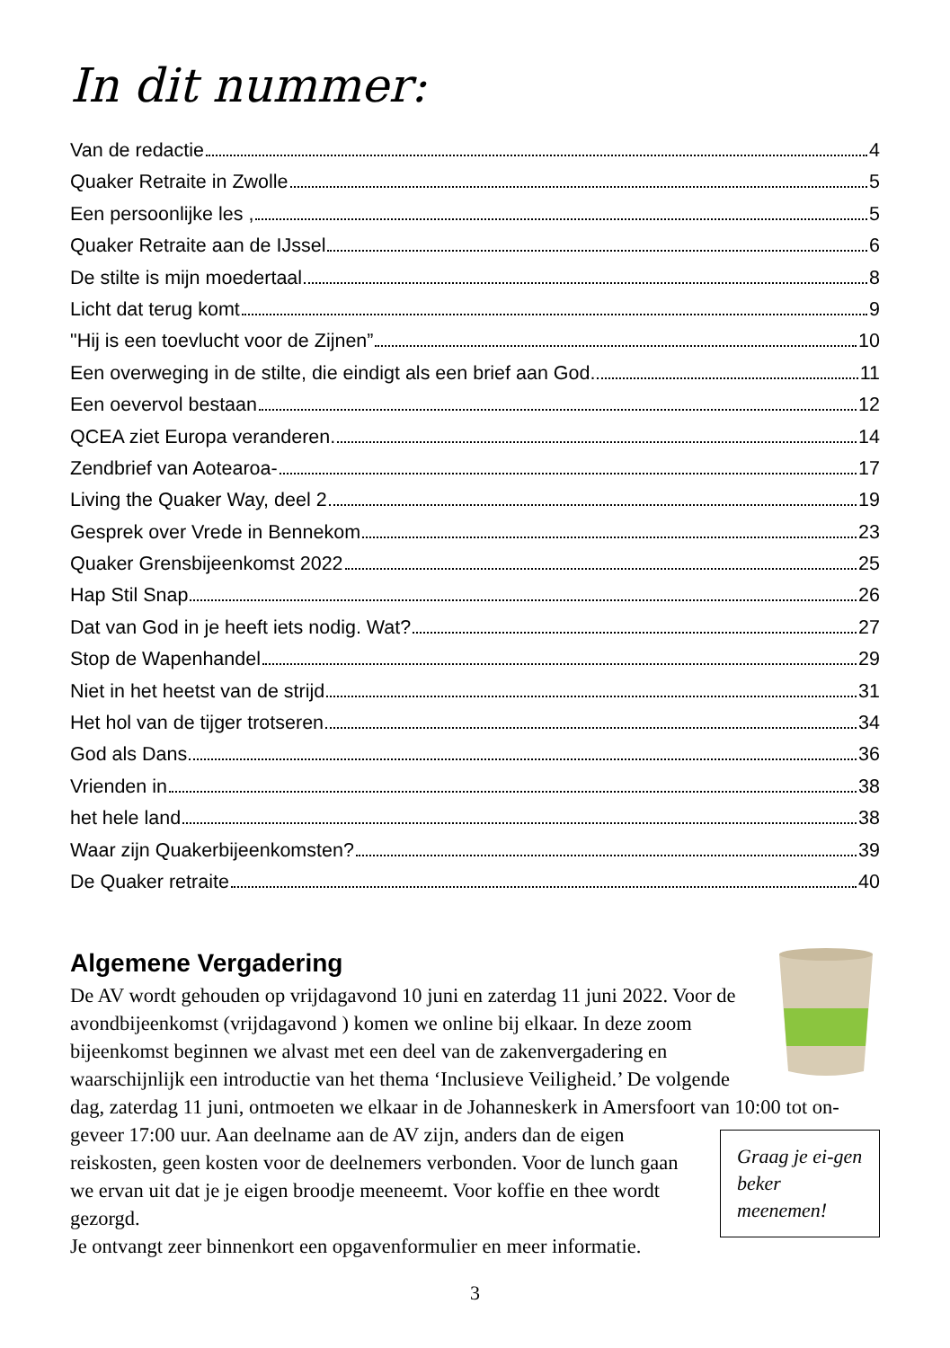In dit nummer:
Van de redactie 4
Quaker Retraite in Zwolle 5
Een persoonlijke les , 5
Quaker Retraite aan de IJssel 6
De stilte is mijn moedertaal 8
Licht dat terug komt 9
"Hij is een toevlucht voor de Zijnen” 10
Een overweging in de stilte, die eindigt als een brief aan God. 11
Een oevervol bestaan 12
QCEA ziet Europa veranderen. 14
Zendbrief van Aotearoa- 17
Living the Quaker Way, deel 2 19
Gesprek over Vrede in Bennekom 23
Quaker Grensbijeenkomst 2022 25
Hap Stil Snap 26
Dat van God in je heeft iets nodig. Wat? 27
Stop de Wapenhandel 29
Niet in het heetst van de strijd 31
Het hol van de tijger trotseren 34
God als Dans 36
Vrienden in 38
het hele land 38
Waar zijn Quakerbijeenkomsten? 39
De Quaker retraite 40
Algemene Vergadering
De AV wordt gehouden op vrijdagavond 10 juni en zaterdag 11 juni 2022. Voor de avondbijeenkomst (vrijdagavond ) komen we online bij elkaar. In deze zoom bijeenkomst beginnen we alvast met een deel van de zakenvergadering en waarschijnlijk een introductie van het thema ‘Inclusieve Veiligheid.’ De volgende dag, zaterdag 11 juni, ontmoeten we elkaar in de Johanneskerk in Amersfoort van 10:00 tot on-
Graag je ei-gen beker meenemen!
geveer 17:00 uur. Aan deelname aan de AV zijn, anders dan de eigen reiskosten, geen kosten voor de deelnemers verbonden. Voor de lunch gaan we ervan uit dat je je eigen broodje meeneemt. Voor koffie en thee wordt gezorgd.
Je ontvangt zeer binnenkort een opgavenformulier en meer informatie.
3